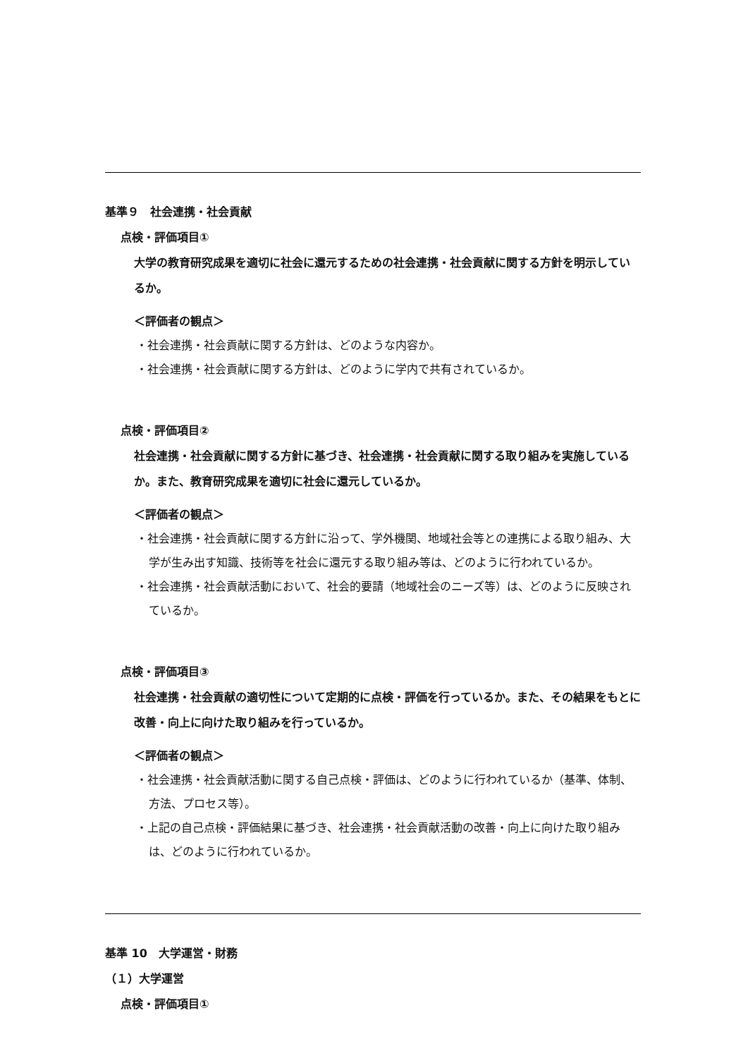基準９　社会連携・社会貢献
点検・評価項目①
大学の教育研究成果を適切に社会に還元するための社会連携・社会貢献に関する方針を明示しているか。
＜評価者の観点＞
・社会連携・社会貢献に関する方針は、どのような内容か。
・社会連携・社会貢献に関する方針は、どのように学内で共有されているか。
点検・評価項目②
社会連携・社会貢献に関する方針に基づき、社会連携・社会貢献に関する取り組みを実施しているか。また、教育研究成果を適切に社会に還元しているか。
＜評価者の観点＞
・社会連携・社会貢献に関する方針に沿って、学外機関、地域社会等との連携による取り組み、大学が生み出す知識、技術等を社会に還元する取り組み等は、どのように行われているか。
・社会連携・社会貢献活動において、社会的要請（地域社会のニーズ等）は、どのように反映されているか。
点検・評価項目③
社会連携・社会貢献の適切性について定期的に点検・評価を行っているか。また、その結果をもとに改善・向上に向けた取り組みを行っているか。
＜評価者の観点＞
・社会連携・社会貢献活動に関する自己点検・評価は、どのように行われているか（基準、体制、方法、プロセス等）。
・上記の自己点検・評価結果に基づき、社会連携・社会貢献活動の改善・向上に向けた取り組みは、どのように行われているか。
基準 10　大学運営・財務
（１）大学運営
点検・評価項目①